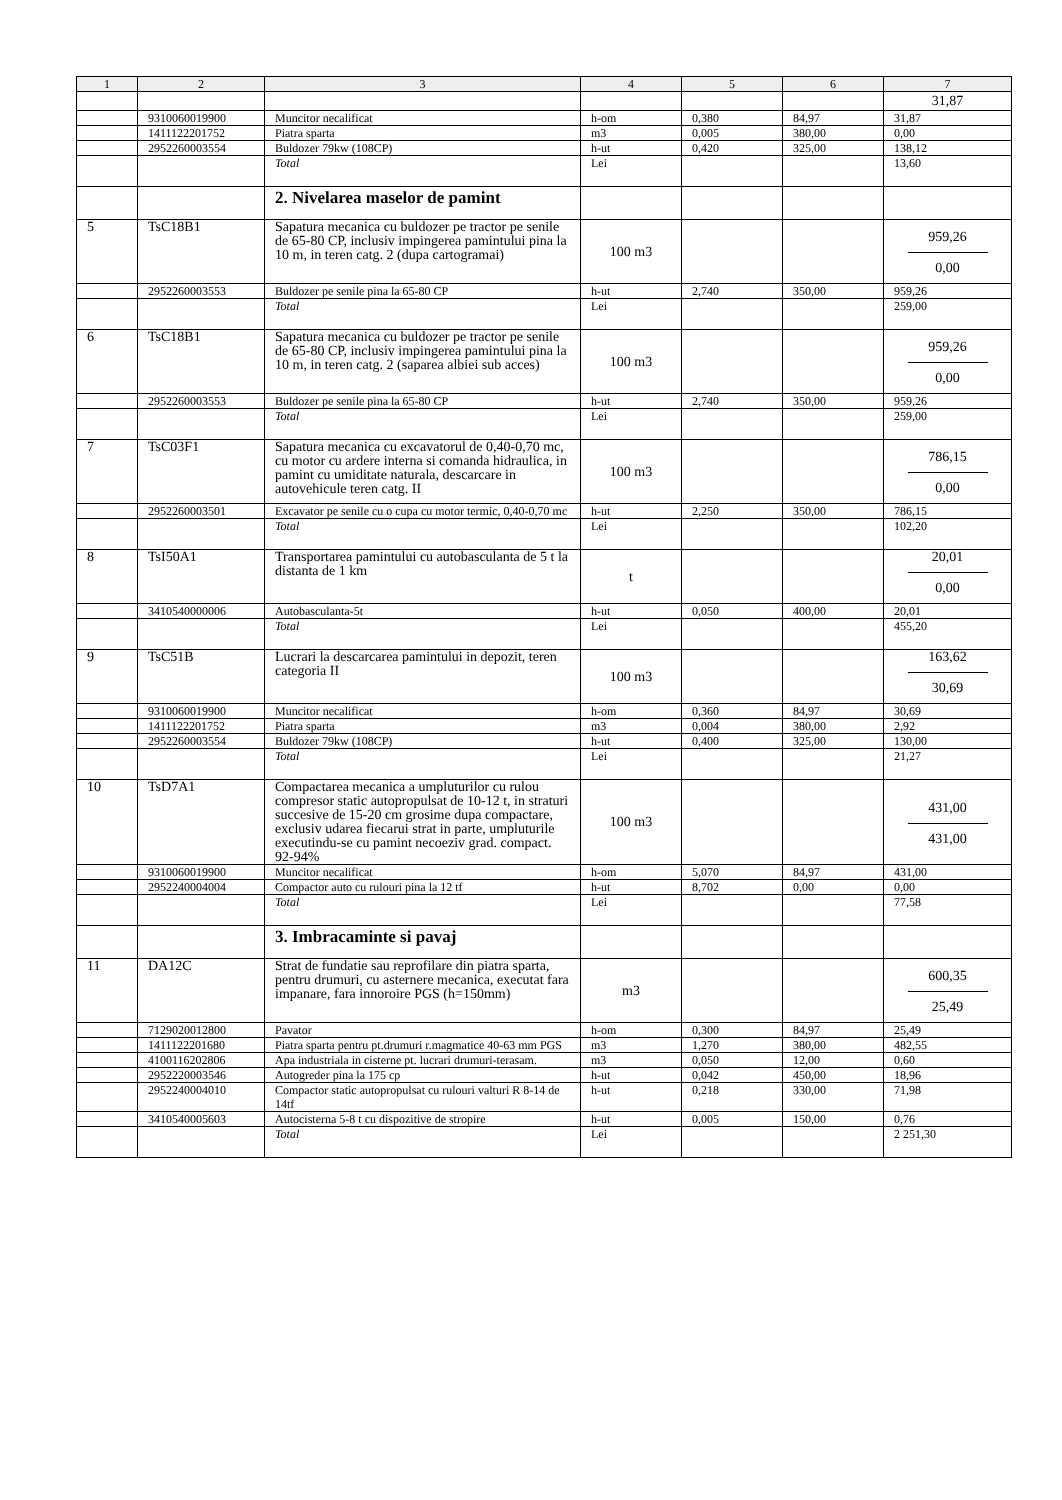| 1 | 2 | 3 | 4 | 5 | 6 | 7 |
| --- | --- | --- | --- | --- | --- | --- |
| | | | | | | 31,87 |
| | 9310060019900 | Muncitor necalificat | h-om | 0,380 | 84,97 | 31,87 |
| | 1411122201752 | Piatra sparta | m3 | 0,005 | 380,00 | 0,00 |
| | 2952260003554 | Buldozer 79kw (108CP) | h-ut | 0,420 | 325,00 | 138,12 |
| | | Total | Lei | | | 13,60 |
| | | 2. Nivelarea maselor de pamint | | | | |
| 5 | TsC18B1 | Sapatura mecanica cu buldozer pe tractor pe senile de 65-80 CP, inclusiv impingerea pamintului pina la 10 m, in teren catg. 2 (dupa cartogramai) | 100 m3 | | | 959,26 0,00 |
| | 2952260003553 | Buldozer pe senile pina la 65-80 CP | h-ut | 2,740 | 350,00 | 959,26 |
| | | Total | Lei | | | 259,00 |
| 6 | TsC18B1 | Sapatura mecanica cu buldozer pe tractor pe senile de 65-80 CP, inclusiv impingerea pamintului pina la 10 m, in teren catg. 2 (saparea albiei sub acces) | 100 m3 | | | 959,26 0,00 |
| | 2952260003553 | Buldozer pe senile pina la 65-80 CP | h-ut | 2,740 | 350,00 | 959,26 |
| | | Total | Lei | | | 259,00 |
| 7 | TsC03F1 | Sapatura mecanica cu excavatorul de 0,40-0,70 mc, cu motor cu ardere interna si comanda hidraulica, in pamint cu umiditate naturala, descarcare in autovehicule teren catg. II | 100 m3 | | | 786,15 0,00 |
| | 2952260003501 | Excavator pe senile cu o cupa cu motor termic, 0,40-0,70 mc | h-ut | 2,250 | 350,00 | 786,15 |
| | | Total | Lei | | | 102,20 |
| 8 | TsI50A1 | Transportarea pamintului cu autobasculanta de 5 t la distanta de 1 km | t | | | 20,01 0,00 |
| | 3410540000006 | Autobasculanta-5t | h-ut | 0,050 | 400,00 | 20,01 |
| | | Total | Lei | | | 455,20 |
| 9 | TsC51B | Lucrari la descarcarea pamintului in depozit, teren categoria II | 100 m3 | | | 163,62 30,69 |
| | 9310060019900 | Muncitor necalificat | h-om | 0,360 | 84,97 | 30,69 |
| | 1411122201752 | Piatra sparta | m3 | 0,004 | 380,00 | 2,92 |
| | 2952260003554 | Buldozer 79kw (108CP) | h-ut | 0,400 | 325,00 | 130,00 |
| | | Total | Lei | | | 21,27 |
| 10 | TsD7A1 | Compactarea mecanica a umpluturilor cu rulou compresor static autopropulsat de 10-12 t, in straturi succesive de 15-20 cm grosime dupa compactare, exclusiv udarea fiecarui strat in parte, umpluturile executindu-se cu pamint necoeziv grad. compact. 92-94% | 100 m3 | | | 431,00 431,00 |
| | 9310060019900 | Muncitor necalificat | h-om | 5,070 | 84,97 | 431,00 |
| | 2952240004004 | Compactor auto cu rulouri pina la 12 tf | h-ut | 8,702 | 0,00 | 0,00 |
| | | Total | Lei | | | 77,58 |
| | | 3. Imbracaminte si pavaj | | | | |
| 11 | DA12C | Strat de fundatie sau reprofilare din piatra sparta, pentru drumuri, cu asternere mecanica, executat fara impanare, fara innoroire PGS (h=150mm) | m3 | | | 600,35 25,49 |
| | 7129020012800 | Pavator | h-om | 0,300 | 84,97 | 25,49 |
| | 1411122201680 | Piatra sparta pentru pt.drumuri r.magmatice 40-63 mm PGS | m3 | 1,270 | 380,00 | 482,55 |
| | 4100116202806 | Apa industriala in cisterne pt. lucrari drumuri-terasam. | m3 | 0,050 | 12,00 | 0,60 |
| | 2952220003546 | Autogreder pina la 175 cp | h-ut | 0,042 | 450,00 | 18,96 |
| | 2952240004010 | Compactor static autopropulsat cu rulouri valturi R 8-14 de 14tf | h-ut | 0,218 | 330,00 | 71,98 |
| | 3410540005603 | Autocisterna 5-8 t cu dispozitive de stropire | h-ut | 0,005 | 150,00 | 0,76 |
| | | Total | Lei | | | 2 251,30 |